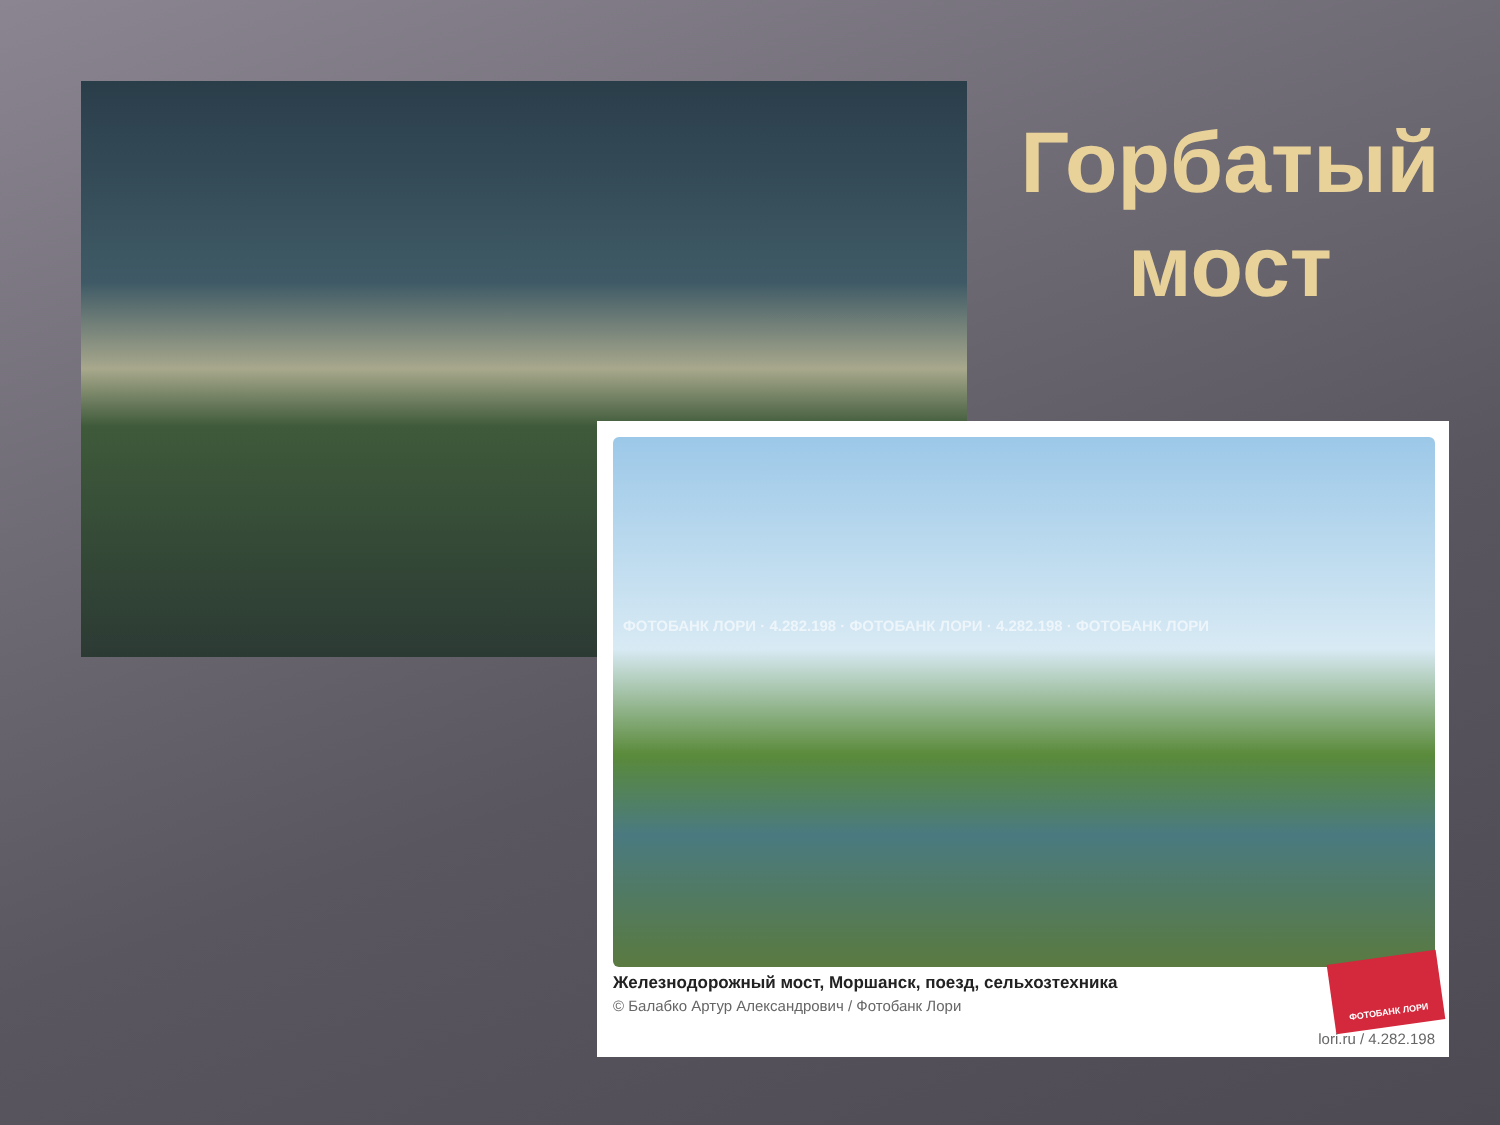Горбатый мост
ФОТОБАНК ЛОРИ · 4.282.198 · ФОТОБАНК ЛОРИ · 4.282.198 · ФОТОБАНК ЛОРИ
Железнодорожный мост, Моршанск, поезд, сельхозтехника
© Балабко Артур Александрович / Фотобанк Лори
ФОТОБАНК ЛОРИ
lori.ru / 4.282.198